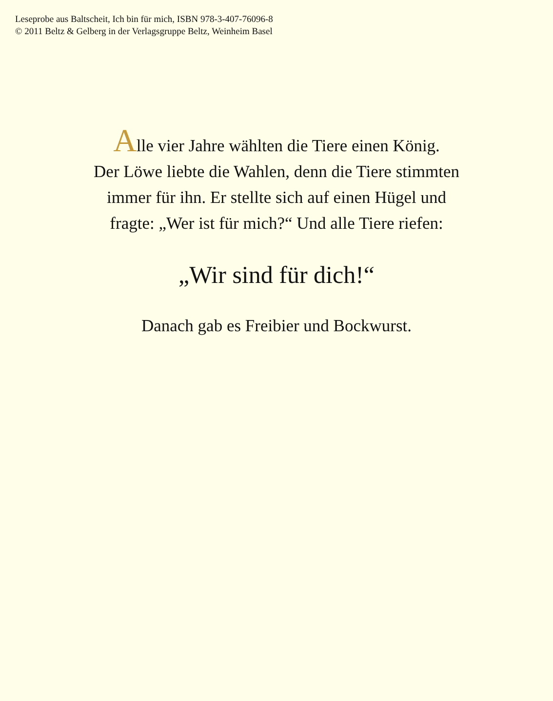Leseprobe aus Baltscheit, Ich bin für mich, ISBN 978-3-407-76096-8
© 2011 Beltz & Gelberg in der Verlagsgruppe Beltz, Weinheim Basel
Alle vier Jahre wählten die Tiere einen König.
Der Löwe liebte die Wahlen, denn die Tiere stimmten
immer für ihn. Er stellte sich auf einen Hügel und
fragte: „Wer ist für mich?“ Und alle Tiere riefen:
„Wir sind für dich!“
Danach gab es Freibier und Bockwurst.